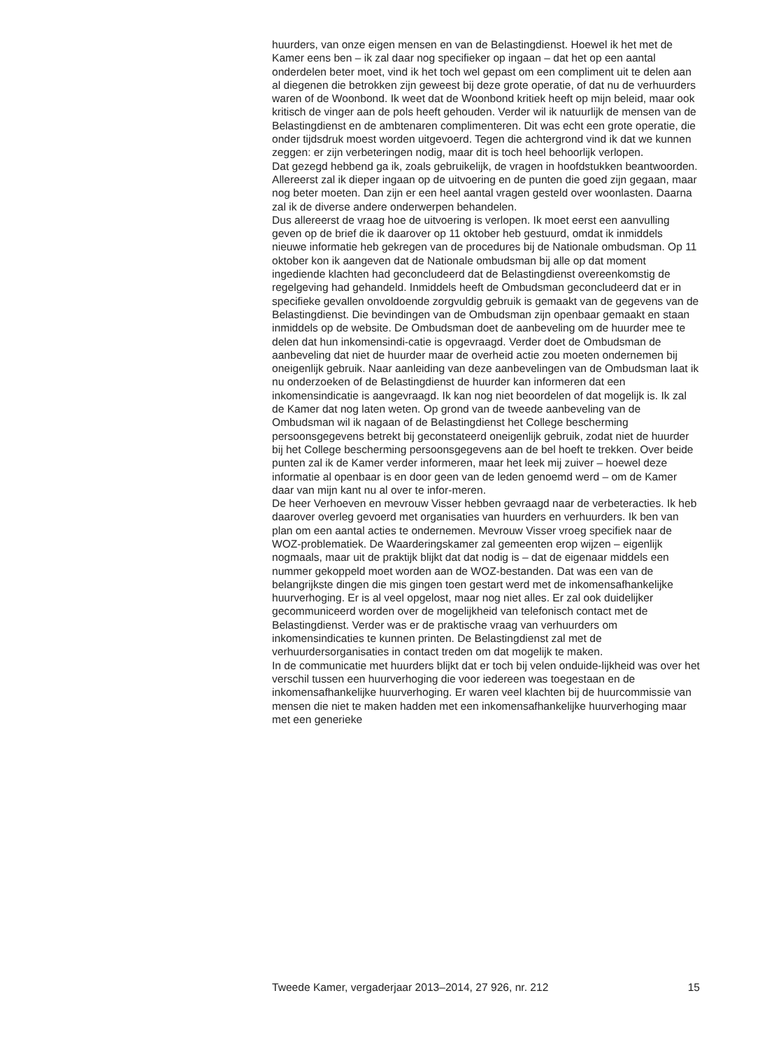huurders, van onze eigen mensen en van de Belastingdienst. Hoewel ik het met de Kamer eens ben – ik zal daar nog specifieker op ingaan – dat het op een aantal onderdelen beter moet, vind ik het toch wel gepast om een compliment uit te delen aan al diegenen die betrokken zijn geweest bij deze grote operatie, of dat nu de verhuurders waren of de Woonbond. Ik weet dat de Woonbond kritiek heeft op mijn beleid, maar ook kritisch de vinger aan de pols heeft gehouden. Verder wil ik natuurlijk de mensen van de Belastingdienst en de ambtenaren complimenteren. Dit was echt een grote operatie, die onder tijdsdruk moest worden uitgevoerd. Tegen die achtergrond vind ik dat we kunnen zeggen: er zijn verbeteringen nodig, maar dit is toch heel behoorlijk verlopen.
Dat gezegd hebbend ga ik, zoals gebruikelijk, de vragen in hoofdstukken beantwoorden. Allereerst zal ik dieper ingaan op de uitvoering en de punten die goed zijn gegaan, maar nog beter moeten. Dan zijn er een heel aantal vragen gesteld over woonlasten. Daarna zal ik de diverse andere onderwerpen behandelen.
Dus allereerst de vraag hoe de uitvoering is verlopen. Ik moet eerst een aanvulling geven op de brief die ik daarover op 11 oktober heb gestuurd, omdat ik inmiddels nieuwe informatie heb gekregen van de procedures bij de Nationale ombudsman. Op 11 oktober kon ik aangeven dat de Nationale ombudsman bij alle op dat moment ingediende klachten had geconcludeerd dat de Belastingdienst overeenkomstig de regelgeving had gehandeld. Inmiddels heeft de Ombudsman geconcludeerd dat er in specifieke gevallen onvoldoende zorgvuldig gebruik is gemaakt van de gegevens van de Belastingdienst. Die bevindingen van de Ombudsman zijn openbaar gemaakt en staan inmiddels op de website. De Ombudsman doet de aanbeveling om de huurder mee te delen dat hun inkomensindi-catie is opgevraagd. Verder doet de Ombudsman de aanbeveling dat niet de huurder maar de overheid actie zou moeten ondernemen bij oneigenlijk gebruik. Naar aanleiding van deze aanbevelingen van de Ombudsman laat ik nu onderzoeken of de Belastingdienst de huurder kan informeren dat een inkomensindicatie is aangevraagd. Ik kan nog niet beoordelen of dat mogelijk is. Ik zal de Kamer dat nog laten weten. Op grond van de tweede aanbeveling van de Ombudsman wil ik nagaan of de Belastingdienst het College bescherming persoonsgegevens betrekt bij geconstateerd oneigenlijk gebruik, zodat niet de huurder bij het College bescherming persoonsgegevens aan de bel hoeft te trekken. Over beide punten zal ik de Kamer verder informeren, maar het leek mij zuiver – hoewel deze informatie al openbaar is en door geen van de leden genoemd werd – om de Kamer daar van mijn kant nu al over te infor-meren.
De heer Verhoeven en mevrouw Visser hebben gevraagd naar de verbeteracties. Ik heb daarover overleg gevoerd met organisaties van huurders en verhuurders. Ik ben van plan om een aantal acties te ondernemen. Mevrouw Visser vroeg specifiek naar de WOZ-problematiek. De Waarderingskamer zal gemeenten erop wijzen – eigenlijk nogmaals, maar uit de praktijk blijkt dat dat nodig is – dat de eigenaar middels een nummer gekoppeld moet worden aan de WOZ-bestanden. Dat was een van de belangrijkste dingen die mis gingen toen gestart werd met de inkomensafhankelijke huurverhoging. Er is al veel opgelost, maar nog niet alles. Er zal ook duidelijker gecommuniceerd worden over de mogelijkheid van telefonisch contact met de Belastingdienst. Verder was er de praktische vraag van verhuurders om inkomensindicaties te kunnen printen. De Belastingdienst zal met de verhuurdersorganisaties in contact treden om dat mogelijk te maken.
In de communicatie met huurders blijkt dat er toch bij velen onduide-lijkheid was over het verschil tussen een huurverhoging die voor iedereen was toegestaan en de inkomensafhankelijke huurverhoging. Er waren veel klachten bij de huurcommissie van mensen die niet te maken hadden met een inkomensafhankelijke huurverhoging maar met een generieke
Tweede Kamer, vergaderjaar 2013–2014, 27 926, nr. 212 15